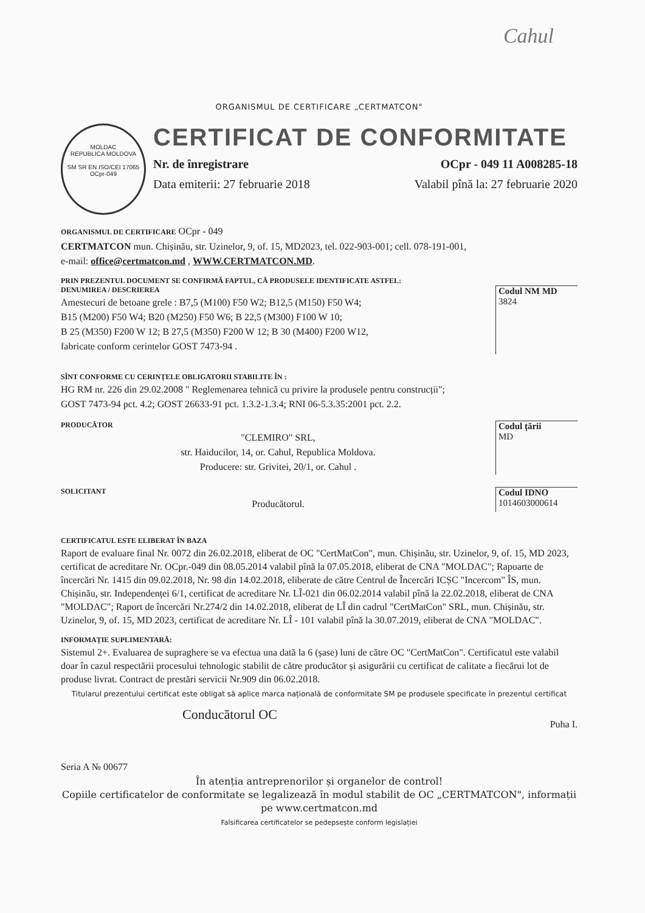Cahul
ORGANISMUL DE CERTIFICARE „CERTMATCON"
MOLDAC
REPUBLICA MOLDOVA
SM SR EN ISO/CEI 17065
OCpr-049
CERTIFICAT DE CONFORMITATE
Nr. de înregistrare OCpr - 049 11 A008285-18
Data emiterii: 27 februarie 2018 Valabil pînă la: 27 februarie 2020
ORGANISMUL DE CERTIFICARE OCpr - 049
CERTMATCON mun. Chișinău, str. Uzinelor, 9, of. 15, MD2023, tel. 022-903-001; cell. 078-191-001,
e-mail: office@certmatcon.md , WWW.CERTMATCON.MD.
PRIN PREZENTUL DOCUMENT SE CONFIRMĂ FAPTUL, CĂ PRODUSELE IDENTIFICATE ASTFEL:
DENUMIREA / DESCRIEREA
Amestecuri de betoane grele : B7,5 (M100) F50 W2; B12,5 (M150) F50 W4;
B15 (M200) F50 W4; B20 (M250) F50 W6; B 22,5 (M300) F100 W 10;
B 25 (M350) F200 W 12; B 27,5 (M350) F200 W 12; B 30 (M400) F200 W12,
fabricate conform cerintelor GOST 7473-94 .
Codul NM MD
3824
SÎNT CONFORME CU CERINȚELE OBLIGATORII STABILITE ÎN :
HG RM nr. 226 din 29.02.2008 " Reglemenarea tehnică cu privire la produsele pentru construcții";
GOST 7473-94 pct. 4.2; GOST 26633-91 pct. 1.3.2-1.3.4; RNI 06-5.3.35:2001 pct. 2.2.
PRODUCĂTOR
"CLEMIRO" SRL,
str. Haiducilor, 14, or. Cahul, Republica Moldova.
Producere: str. Grivitei, 20/1, or. Cahul .
Codul țării
MD
SOLICITANT
Producătorul.
Codul IDNO
1014603000614
CERTIFICATUL ESTE ELIBERAT ÎN BAZA
Raport de evaluare final Nr. 0072 din 26.02.2018, eliberat de OC "CertMatCon", mun. Chișinău, str. Uzinelor, 9, of. 15, MD 2023, certificat de acreditare Nr. OCpr.-049 din 08.05.2014 valabil pînă la 07.05.2018, eliberat de CNA "MOLDAC"; Rapoarte de încercări Nr. 1415 din 09.02.2018, Nr. 98 din 14.02.2018, eliberate de către Centrul de Încercări ICȘC "Incercom" ÎS, mun. Chișinău, str. Independenței 6/1, certificat de acreditare Nr. LÎ-021 din 06.02.2014 valabil pînă la 22.02.2018, eliberat de CNA "MOLDAC"; Raport de încercări Nr.274/2 din 14.02.2018, eliberat de LÎ din cadrul "CertMatCon" SRL, mun. Chișinău, str. Uzinelor, 9, of. 15, MD 2023, certificat de acreditare Nr. LÎ - 101 valabil pînă la 30.07.2019, eliberat de CNA "MOLDAC".
INFORMAȚIE SUPLIMENTARĂ:
Sistemul 2+. Evaluarea de supraghere se va efectua una dată la 6 (șase) luni de către OC "CertMatCon". Certificatul este valabil doar în cazul respectării procesului tehnologic stabilit de către producător și asigurării cu certificat de calitate a fiecărui lot de produse livrat. Contract de prestări servicii Nr.909 din 06.02.2018.
Titularul prezentului certificat este obligat să aplice marca națională de conformitate SM pe produsele specificate în prezentul certificat
Conducătorul OC Puha I.
Seria A № 00677
În atenția antreprenorilor și organelor de control!
Copiile certificatelor de conformitate se legalizează în modul stabilit de OC „CERTMATCON", informații pe www.certmatcon.md
Falsificarea certificatelor se pedepsește conform legislației